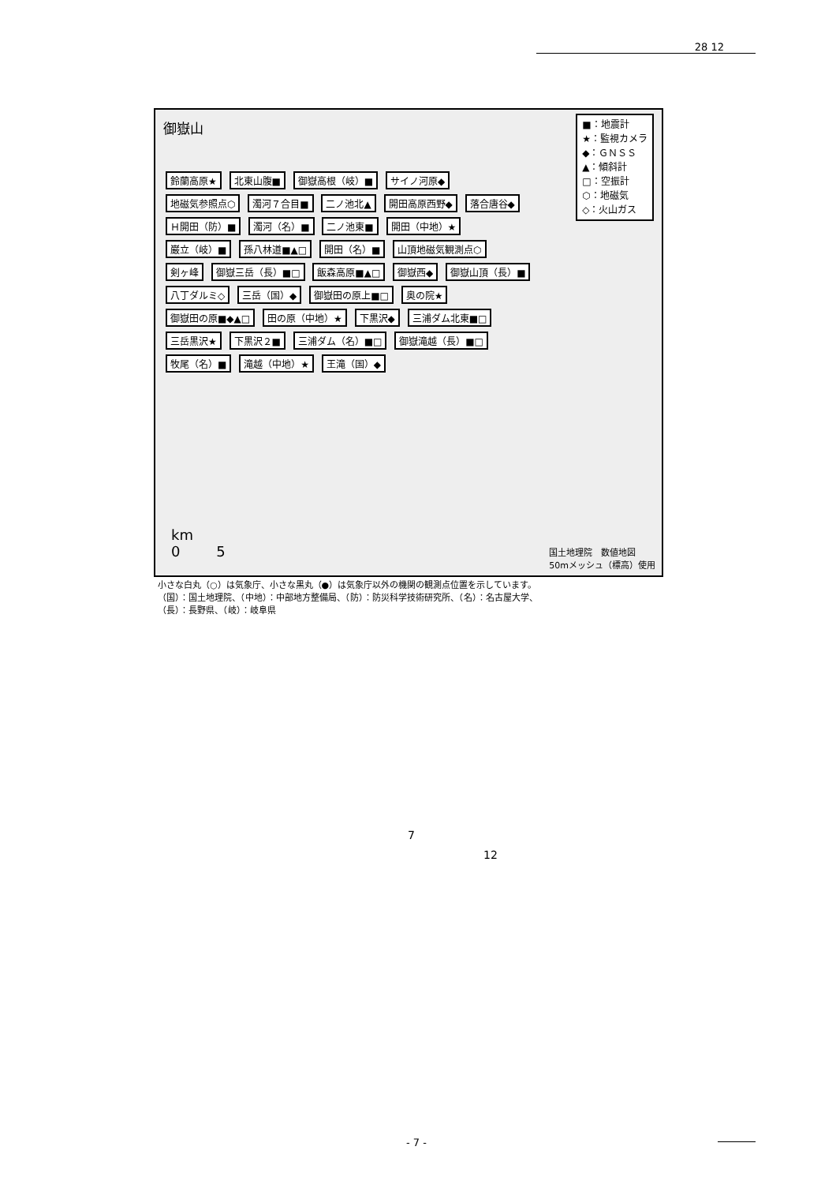28 12
御嶽山
■：地震計
★：監視カメラ
◆：ＧＮＳＳ
▲：傾斜計
□：空振計
⬡：地磁気
◇：火山ガス
鈴蘭高原★ 北東山腹■ 御嶽高根（岐）■ サイノ河原◆ 地磁気参照点⬡ 濁河７合目■ 二ノ池北▲ 開田高原西野◆ 落合唐谷◆ Ｈ開田（防）■ 濁河（名）■ 二ノ池東■ 開田（中地）★ 巌立（岐）■ 孫八林道■▲□ 開田（名）■ 山頂地磁気観測点⬡ 剣ヶ峰 御嶽三岳（長）■□ 飯森高原■▲□ 御嶽西◆ 御嶽山頂（長）■ 八丁ダルミ◇ 三岳（国）◆ 御嶽田の原上■□ 奥の院★ 御嶽田の原■◆▲□ 田の原（中地）★ 下黒沢◆ 三浦ダム北東■□ 三岳黒沢★ 下黒沢２■ 三浦ダム（名）■□ 御嶽滝越（長）■□ 牧尾（名）■ 滝越（中地）★ 王滝（国）◆
km
0 5
国土地理院　数値地図
50mメッシュ（標高）使用
小さな白丸（○）は気象庁、小さな黒丸（●）は気象庁以外の機関の観測点位置を示しています。
（国）：国土地理院、（中地）：中部地方整備局、（防）：防災科学技術研究所、（名）：名古屋大学、
（長）：長野県、（岐）：岐阜県
7
12
- 7 -